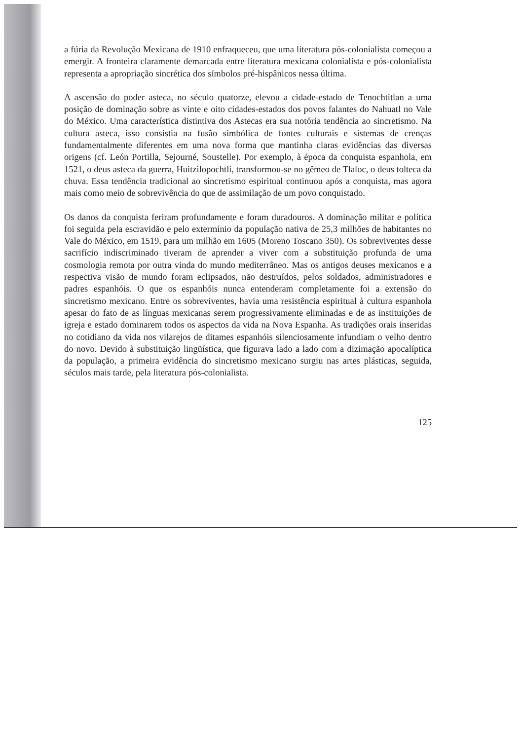a fúria da Revolução Mexicana de 1910 enfraqueceu, que uma literatura pós-colonialista começou a emergir. A fronteira claramente demarcada entre literatura mexicana colonialista e pós-colonialista representa a apropriação sincrética dos símbolos pré-hispânicos nessa última.
A ascensão do poder asteca, no século quatorze, elevou a cidade-estado de Tenochtitlan a uma posição de dominação sobre as vinte e oito cidades-estados dos povos falantes do Nahuatl no Vale do México. Uma característica distintiva dos Astecas era sua notória tendência ao sincretismo. Na cultura asteca, isso consistia na fusão simbólica de fontes culturais e sistemas de crenças fundamentalmente diferentes em uma nova forma que mantinha claras evidências das diversas origens (cf. León Portilla, Sejourné, Soustelle). Por exemplo, à época da conquista espanhola, em 1521, o deus asteca da guerra, Huitzilopochtli, transformou-se no gêmeo de Tlaloc, o deus tolteca da chuva. Essa tendência tradicional ao sincretismo espiritual continuou após a conquista, mas agora mais como meio de sobrevivência do que de assimilação de um povo conquistado.
Os danos da conquista feriram profundamente e foram duradouros. A dominação militar e política foi seguida pela escravidão e pelo extermínio da população nativa de 25,3 milhões de habitantes no Vale do México, em 1519, para um milhão em 1605 (Moreno Toscano 350). Os sobreviventes desse sacrifício indiscriminado tiveram de aprender a viver com a substituição profunda de uma cosmologia remota por outra vinda do mundo mediterrâneo. Mas os antigos deuses mexicanos e a respectiva visão de mundo foram eclipsados, não destruídos, pelos soldados, administradores e padres espanhóis. O que os espanhóis nunca entenderam completamente foi a extensão do sincretismo mexicano. Entre os sobreviventes, havia uma resistência espiritual à cultura espanhola apesar do fato de as línguas mexicanas serem progressivamente eliminadas e de as instituições de igreja e estado dominarem todos os aspectos da vida na Nova Espanha. As tradições orais inseridas no cotidiano da vida nos vilarejos de ditames espanhóis silenciosamente infundiam o velho dentro do novo. Devido à substituição lingüística, que figurava lado a lado com a dizimação apocalíptica da população, a primeira evidência do sincretismo mexicano surgiu nas artes plásticas, seguida, séculos mais tarde, pela literatura pós-colonialista.
125